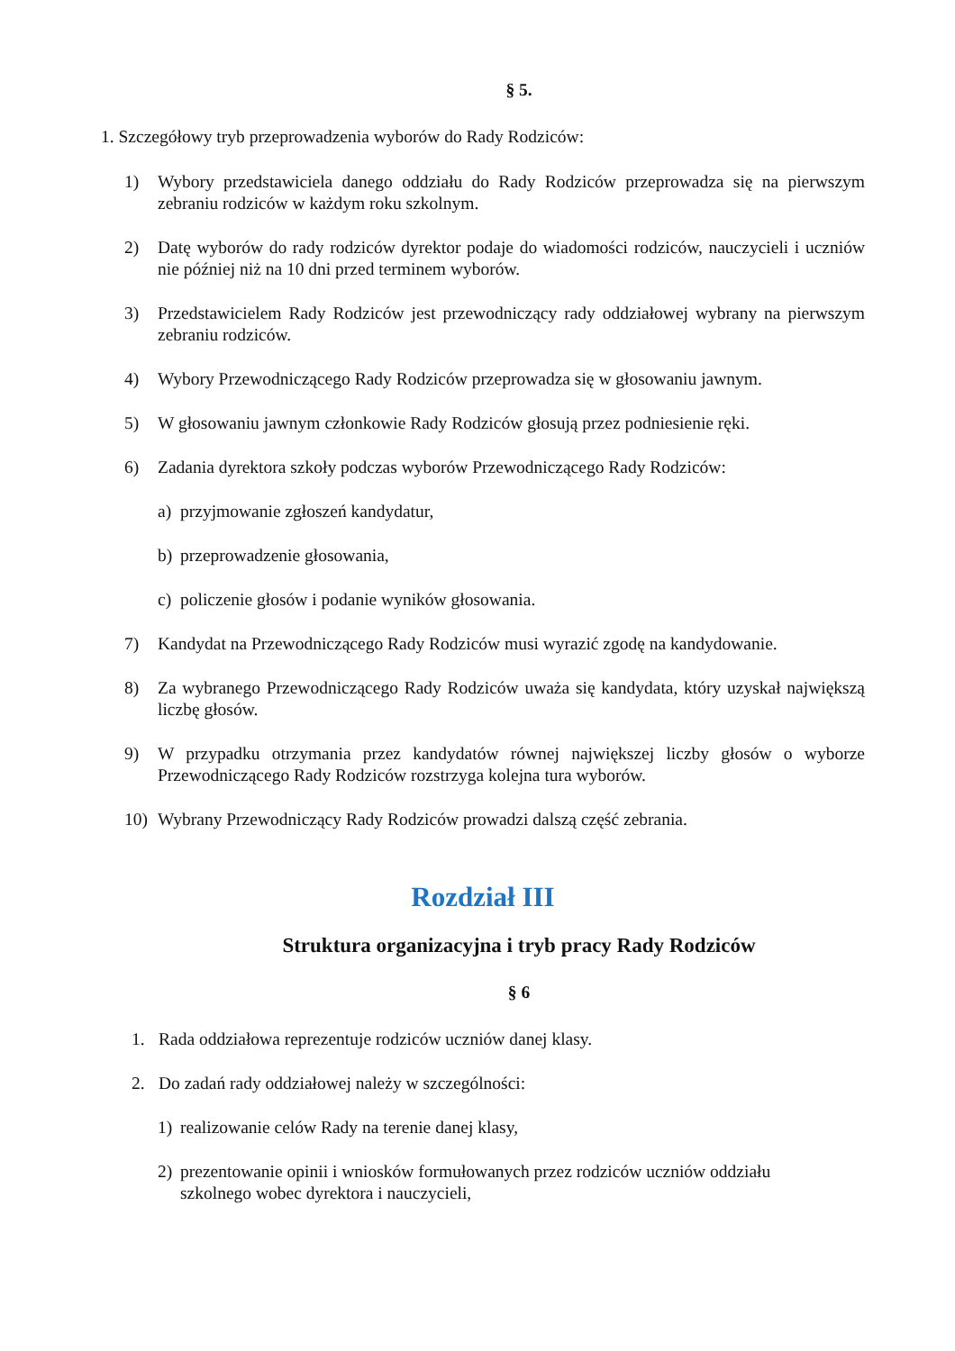§ 5.
1. Szczegółowy tryb przeprowadzenia wyborów do Rady Rodziców:
1) Wybory przedstawiciela danego oddziału do Rady Rodziców przeprowadza się na pierwszym zebraniu rodziców w każdym roku szkolnym.
2) Datę wyborów do rady rodziców dyrektor podaje do wiadomości rodziców, nauczycieli i uczniów nie później niż na 10 dni przed terminem wyborów.
3) Przedstawicielem Rady Rodziców jest przewodniczący rady oddziałowej wybrany na pierwszym zebraniu rodziców.
4) Wybory Przewodniczącego Rady Rodziców przeprowadza się w głosowaniu jawnym.
5) W głosowaniu jawnym członkowie Rady Rodziców głosują przez podniesienie ręki.
6) Zadania dyrektora szkoły podczas wyborów Przewodniczącego Rady Rodziców:
a) przyjmowanie zgłoszeń kandydatur,
b) przeprowadzenie głosowania,
c) policzenie głosów i podanie wyników głosowania.
7) Kandydat na Przewodniczącego Rady Rodziców musi wyrazić zgodę na kandydowanie.
8) Za wybranego Przewodniczącego Rady Rodziców uważa się kandydata, który uzyskał największą liczbę głosów.
9) W przypadku otrzymania przez kandydatów równej największej liczby głosów o wyborze Przewodniczącego Rady Rodziców rozstrzyga kolejna tura wyborów.
10) Wybrany Przewodniczący Rady Rodziców prowadzi dalszą część zebrania.
Rozdział III
Struktura organizacyjna i tryb pracy Rady Rodziców
§ 6
1. Rada oddziałowa reprezentuje rodziców uczniów danej klasy.
2. Do zadań rady oddziałowej należy w szczególności:
1) realizowanie celów Rady na terenie danej klasy,
2) prezentowanie opinii i wniosków formułowanych przez rodziców uczniów oddziału szkolnego wobec dyrektora i nauczycieli,